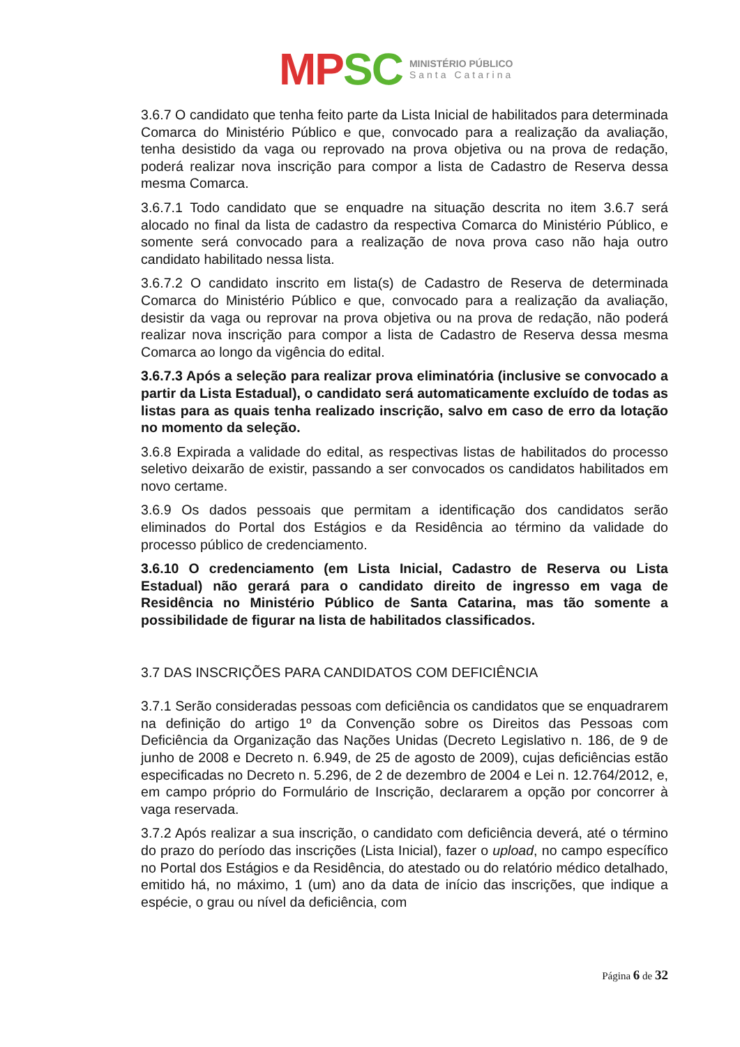MP SC
MINISTÉRIO PÚBLICO
Santa Catarina
3.6.7 O candidato que tenha feito parte da Lista Inicial de habilitados para determinada Comarca do Ministério Público e que, convocado para a realização da avaliação, tenha desistido da vaga ou reprovado na prova objetiva ou na prova de redação, poderá realizar nova inscrição para compor a lista de Cadastro de Reserva dessa mesma Comarca.
3.6.7.1 Todo candidato que se enquadre na situação descrita no item 3.6.7 será alocado no final da lista de cadastro da respectiva Comarca do Ministério Público, e somente será convocado para a realização de nova prova caso não haja outro candidato habilitado nessa lista.
3.6.7.2 O candidato inscrito em lista(s) de Cadastro de Reserva de determinada Comarca do Ministério Público e que, convocado para a realização da avaliação, desistir da vaga ou reprovar na prova objetiva ou na prova de redação, não poderá realizar nova inscrição para compor a lista de Cadastro de Reserva dessa mesma Comarca ao longo da vigência do edital.
3.6.7.3 Após a seleção para realizar prova eliminatória (inclusive se convocado a partir da Lista Estadual), o candidato será automaticamente excluído de todas as listas para as quais tenha realizado inscrição, salvo em caso de erro da lotação no momento da seleção.
3.6.8 Expirada a validade do edital, as respectivas listas de habilitados do processo seletivo deixarão de existir, passando a ser convocados os candidatos habilitados em novo certame.
3.6.9 Os dados pessoais que permitam a identificação dos candidatos serão eliminados do Portal dos Estágios e da Residência ao término da validade do processo público de credenciamento.
3.6.10 O credenciamento (em Lista Inicial, Cadastro de Reserva ou Lista Estadual) não gerará para o candidato direito de ingresso em vaga de Residência no Ministério Público de Santa Catarina, mas tão somente a possibilidade de figurar na lista de habilitados classificados.
3.7 DAS INSCRIÇÕES PARA CANDIDATOS COM DEFICIÊNCIA
3.7.1 Serão consideradas pessoas com deficiência os candidatos que se enquadrarem na definição do artigo 1º da Convenção sobre os Direitos das Pessoas com Deficiência da Organização das Nações Unidas (Decreto Legislativo n. 186, de 9 de junho de 2008 e Decreto n. 6.949, de 25 de agosto de 2009), cujas deficiências estão especificadas no Decreto n. 5.296, de 2 de dezembro de 2004 e Lei n. 12.764/2012, e, em campo próprio do Formulário de Inscrição, declararem a opção por concorrer à vaga reservada.
3.7.2 Após realizar a sua inscrição, o candidato com deficiência deverá, até o término do prazo do período das inscrições (Lista Inicial), fazer o upload, no campo específico no Portal dos Estágios e da Residência, do atestado ou do relatório médico detalhado, emitido há, no máximo, 1 (um) ano da data de início das inscrições, que indique a espécie, o grau ou nível da deficiência, com
Página 6 de 32